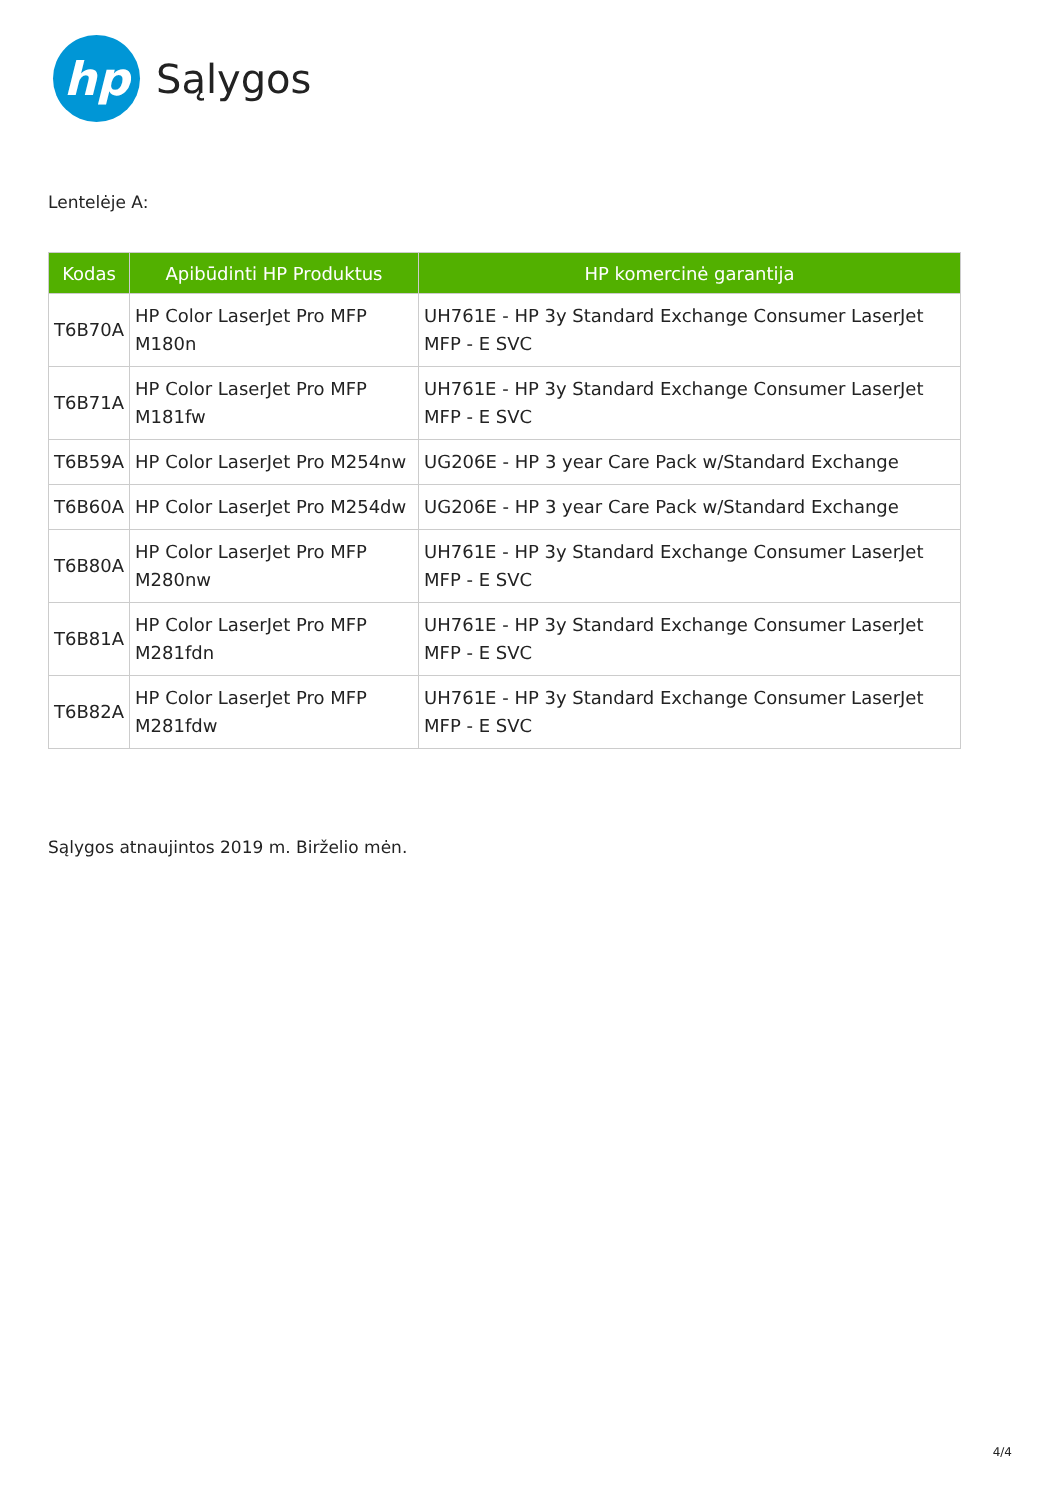hp
Sąlygos
Lentelėje A:
| Kodas | Apibūdinti HP Produktus | HP komercinė garantija |
| --- | --- | --- |
| T6B70A | HP Color LaserJet Pro MFP M180n | UH761E - HP 3y Standard Exchange Consumer LaserJet MFP - E SVC |
| T6B71A | HP Color LaserJet Pro MFP M181fw | UH761E - HP 3y Standard Exchange Consumer LaserJet MFP - E SVC |
| T6B59A | HP Color LaserJet Pro M254nw | UG206E - HP 3 year Care Pack w/Standard Exchange |
| T6B60A | HP Color LaserJet Pro M254dw | UG206E - HP 3 year Care Pack w/Standard Exchange |
| T6B80A | HP Color LaserJet Pro MFP M280nw | UH761E - HP 3y Standard Exchange Consumer LaserJet MFP - E SVC |
| T6B81A | HP Color LaserJet Pro MFP M281fdn | UH761E - HP 3y Standard Exchange Consumer LaserJet MFP - E SVC |
| T6B82A | HP Color LaserJet Pro MFP M281fdw | UH761E - HP 3y Standard Exchange Consumer LaserJet MFP - E SVC |
Sąlygos atnaujintos 2019 m. Birželio mėn.
4/4